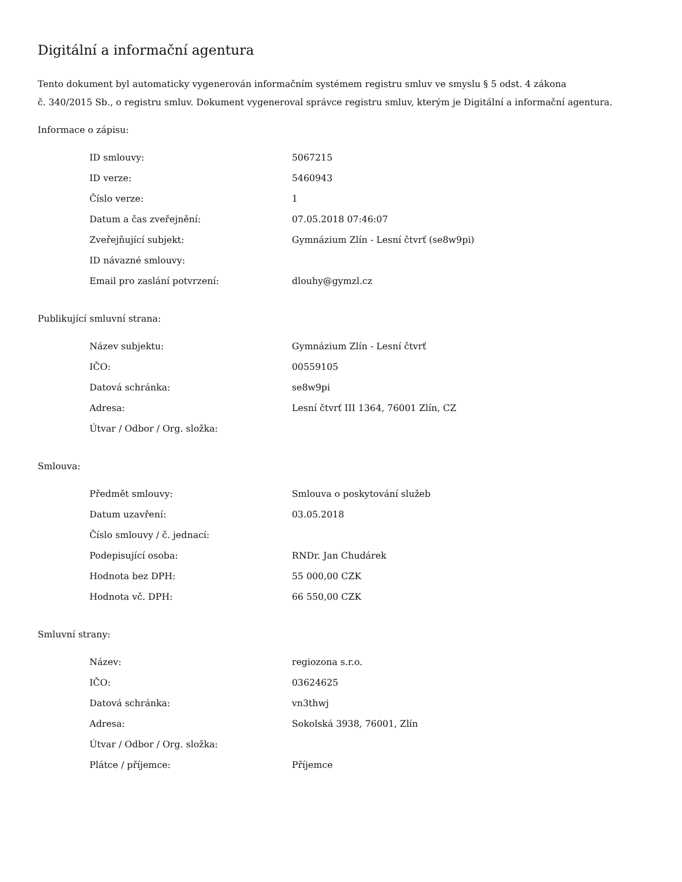Digitální a informační agentura
Tento dokument byl automaticky vygenerován informačním systémem registru smluv ve smyslu § 5 odst. 4 zákona
č. 340/2015 Sb., o registru smluv. Dokument vygeneroval správce registru smluv, kterým je Digitální a informační agentura.
Informace o zápisu:
| ID smlouvy: | 5067215 |
| ID verze: | 5460943 |
| Číslo verze: | 1 |
| Datum a čas zveřejnění: | 07.05.2018 07:46:07 |
| Zveřejňující subjekt: | Gymnázium Zlín - Lesní čtvrť (se8w9pi) |
| ID návazné smlouvy: | |
| Email pro zaslání potvrzení: | dlouhy@gymzl.cz |
Publikující smluvní strana:
| Název subjektu: | Gymnázium Zlín - Lesní čtvrť |
| IČO: | 00559105 |
| Datová schránka: | se8w9pi |
| Adresa: | Lesní čtvrť III 1364, 76001 Zlín, CZ |
| Útvar / Odbor / Org. složka: | |
Smlouva:
| Předmět smlouvy: | Smlouva o poskytování služeb |
| Datum uzavření: | 03.05.2018 |
| Číslo smlouvy / č. jednací: | |
| Podepisující osoba: | RNDr. Jan Chudárek |
| Hodnota bez DPH: | 55 000,00 CZK |
| Hodnota vč. DPH: | 66 550,00 CZK |
Smluvní strany:
| Název: | regiozona s.r.o. |
| IČO: | 03624625 |
| Datová schránka: | vn3thwj |
| Adresa: | Sokolská 3938, 76001, Zlín |
| Útvar / Odbor / Org. složka: | |
| Plátce / příjemce: | Příjemce |